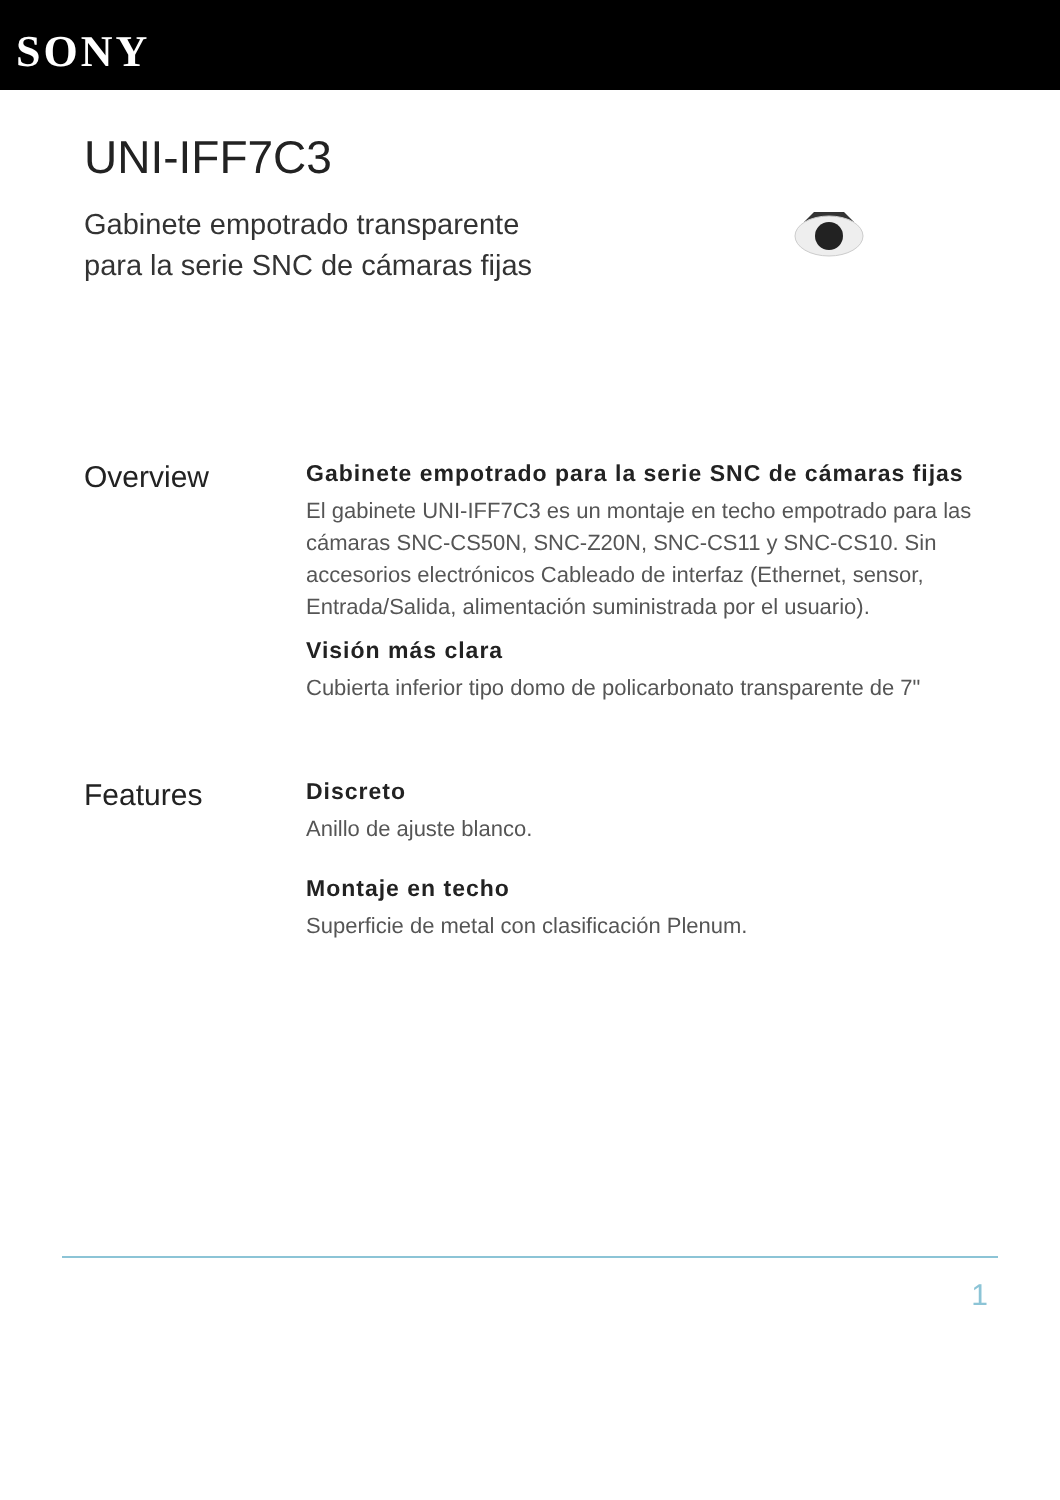SONY
UNI-IFF7C3
Gabinete empotrado transparente para la serie SNC de cámaras fijas
Overview
Gabinete empotrado para la serie SNC de cámaras fijas
El gabinete UNI-IFF7C3 es un montaje en techo empotrado para las cámaras SNC-CS50N, SNC-Z20N, SNC-CS11 y SNC-CS10. Sin accesorios electrónicos Cableado de interfaz (Ethernet, sensor, Entrada/Salida, alimentación suministrada por el usuario).
Visión más clara
Cubierta inferior tipo domo de policarbonato transparente de 7"
Features
Discreto
Anillo de ajuste blanco.
Montaje en techo
Superficie de metal con clasificación Plenum.
1